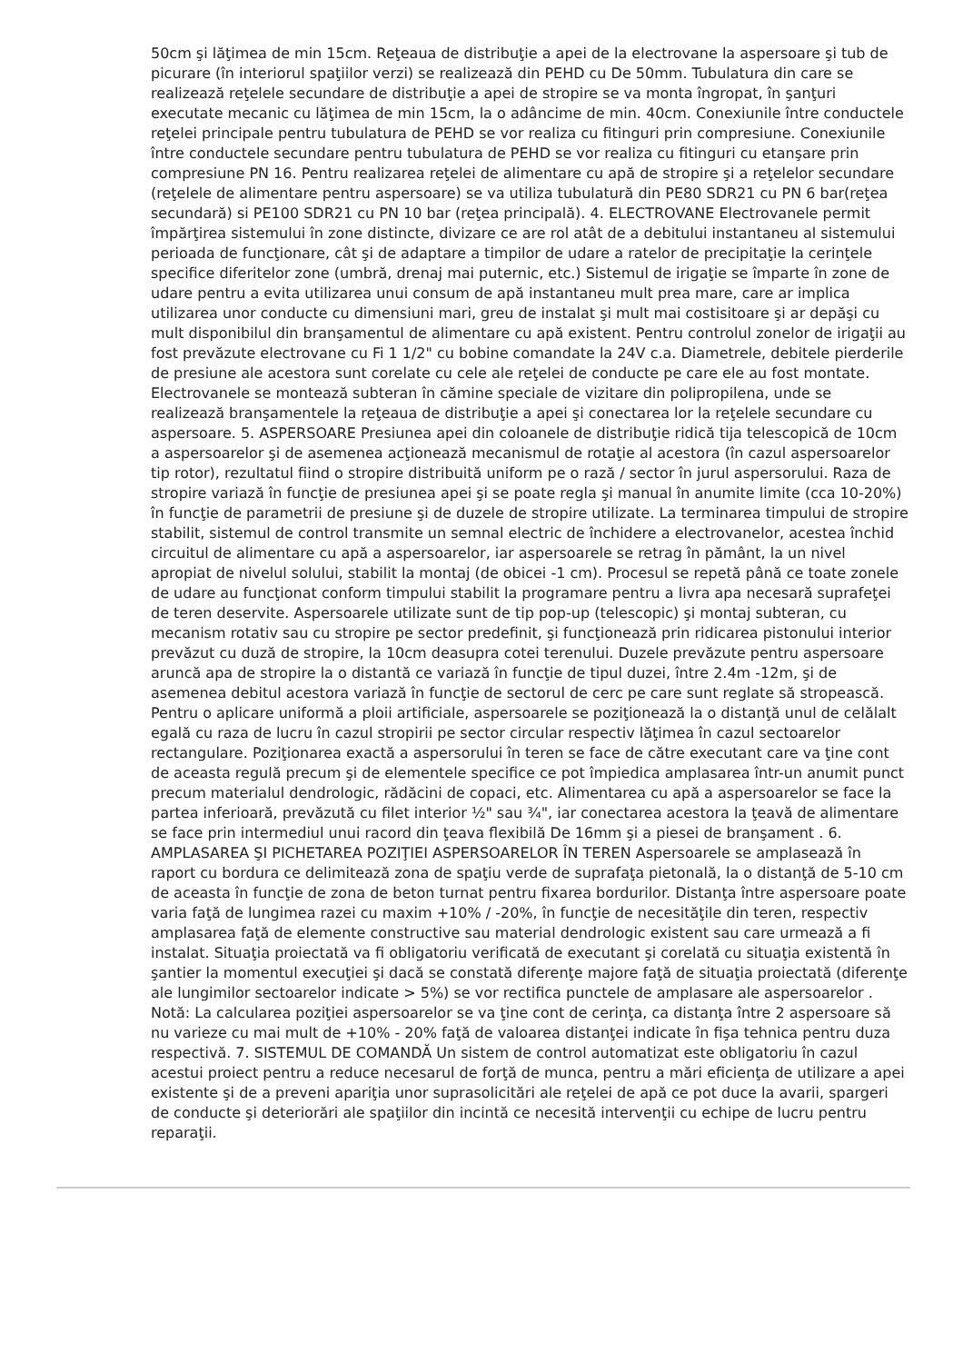50cm şi lăţimea de min 15cm. Reţeaua de distribuţie a apei de la electrovane la aspersoare şi tub de picurare (în interiorul spaţiilor verzi) se realizează din PEHD cu De 50mm. Tubulatura din care se realizează reţelele secundare de distribuţie a apei de stropire se va monta îngropat, în şanţuri executate mecanic cu lăţimea de min 15cm, la o adâncime de min. 40cm. Conexiunile între conductele reţelei principale pentru tubulatura de PEHD se vor realiza cu fitinguri prin compresiune. Conexiunile între conductele secundare pentru tubulatura de PEHD se vor realiza cu fitinguri cu etanşare prin compresiune PN 16. Pentru realizarea reţelei de alimentare cu apă de stropire şi a reţelelor secundare (reţelele de alimentare pentru aspersoare) se va utiliza tubulatură din PE80 SDR21 cu PN 6 bar(reţea secundară) si PE100 SDR21 cu PN 10 bar (reţea principală). 4. ELECTROVANE Electrovanele permit împărţirea sistemului în zone distincte, divizare ce are rol atât de a debitului instantaneu al sistemului perioada de funcţionare, cât şi de adaptare a timpilor de udare a ratelor de precipitaţie la cerinţele specifice diferitelor zone (umbră, drenaj mai puternic, etc.) Sistemul de irigaţie se împarte în zone de udare pentru a evita utilizarea unui consum de apă instantaneu mult prea mare, care ar implica utilizarea unor conducte cu dimensiuni mari, greu de instalat şi mult mai costisitoare şi ar depăşi cu mult disponibilul din branşamentul de alimentare cu apă existent. Pentru controlul zonelor de irigaţii au fost prevăzute electrovane cu Fi 1 1/2" cu bobine comandate la 24V c.a. Diametrele, debitele pierderile de presiune ale acestora sunt corelate cu cele ale reţelei de conducte pe care ele au fost montate. Electrovanele se montează subteran în cămine speciale de vizitare din polipropilena, unde se realizează branşamentele la reţeaua de distribuţie a apei şi conectarea lor la reţelele secundare cu aspersoare. 5. ASPERSOARE Presiunea apei din coloanele de distribuţie ridică tija telescopică de 10cm a aspersoarelor şi de asemenea acţionează mecanismul de rotaţie al acestora (în cazul aspersoarelor tip rotor), rezultatul fiind o stropire distribuită uniform pe o rază / sector în jurul aspersorului. Raza de stropire variază în funcţie de presiunea apei şi se poate regla şi manual în anumite limite (cca 10-20%) în funcţie de parametrii de presiune şi de duzele de stropire utilizate. La terminarea timpului de stropire stabilit, sistemul de control transmite un semnal electric de închidere a electrovanelor, acestea închid circuitul de alimentare cu apă a aspersoarelor, iar aspersoarele se retrag în pământ, la un nivel apropiat de nivelul solului, stabilit la montaj (de obicei -1 cm). Procesul se repetă până ce toate zonele de udare au funcţionat conform timpului stabilit la programare pentru a livra apa necesară suprafeţei de teren deservite. Aspersoarele utilizate sunt de tip pop-up (telescopic) şi montaj subteran, cu mecanism rotativ sau cu stropire pe sector predefinit, şi funcţionează prin ridicarea pistonului interior prevăzut cu duză de stropire, la 10cm deasupra cotei terenului. Duzele prevăzute pentru aspersoare aruncă apa de stropire la o distantă ce variază în funcţie de tipul duzei, între 2.4m -12m, şi de asemenea debitul acestora variază în funcţie de sectorul de cerc pe care sunt reglate să stropească. Pentru o aplicare uniformă a ploii artificiale, aspersoarele se poziţionează la o distanţă unul de celălalt egală cu raza de lucru în cazul stropirii pe sector circular respectiv lăţimea în cazul sectoarelor rectangulare. Poziţionarea exactă a aspersorului în teren se face de către executant care va ţine cont de aceasta regulă precum şi de elementele specifice ce pot împiedica amplasarea într-un anumit punct precum materialul dendrologic, rădăcini de copaci, etc. Alimentarea cu apă a aspersoarelor se face la partea inferioară, prevăzută cu filet interior ½" sau ¾", iar conectarea acestora la ţeavă de alimentare se face prin intermediul unui racord din ţeava flexibilă De 16mm şi a piesei de branşament . 6. AMPLASAREA ŞI PICHETAREA POZIŢIEI ASPERSOARELOR ÎN TEREN Aspersoarele se amplasează în raport cu bordura ce delimitează zona de spaţiu verde de suprafaţa pietonală, la o distanţă de 5-10 cm de aceasta în funcţie de zona de beton turnat pentru fixarea bordurilor. Distanţa între aspersoare poate varia faţă de lungimea razei cu maxim +10% / -20%, în funcţie de necesităţile din teren, respectiv amplasarea faţă de elemente constructive sau material dendrologic existent sau care urmează a fi instalat. Situaţia proiectată va fi obligatoriu verificată de executant şi corelată cu situaţia existentă în şantier la momentul execuţiei şi dacă se constată diferenţe majore faţă de situaţia proiectată (diferenţe ale lungimilor sectoarelor indicate > 5%) se vor rectifica punctele de amplasare ale aspersoarelor . Notă: La calcularea poziţiei aspersoarelor se va ţine cont de cerinţa, ca distanţa între 2 aspersoare să nu varieze cu mai mult de +10% - 20% faţă de valoarea distanţei indicate în fişa tehnica pentru duza respectivă. 7. SISTEMUL DE COMANDĂ Un sistem de control automatizat este obligatoriu în cazul acestui proiect pentru a reduce necesarul de forţă de munca, pentru a mări eficienţa de utilizare a apei existente şi de a preveni apariţia unor suprasolicitări ale reţelei de apă ce pot duce la avarii, spargeri de conducte şi deteriorări ale spaţiilor din incintă ce necesită intervenţii cu echipe de lucru pentru reparaţii.